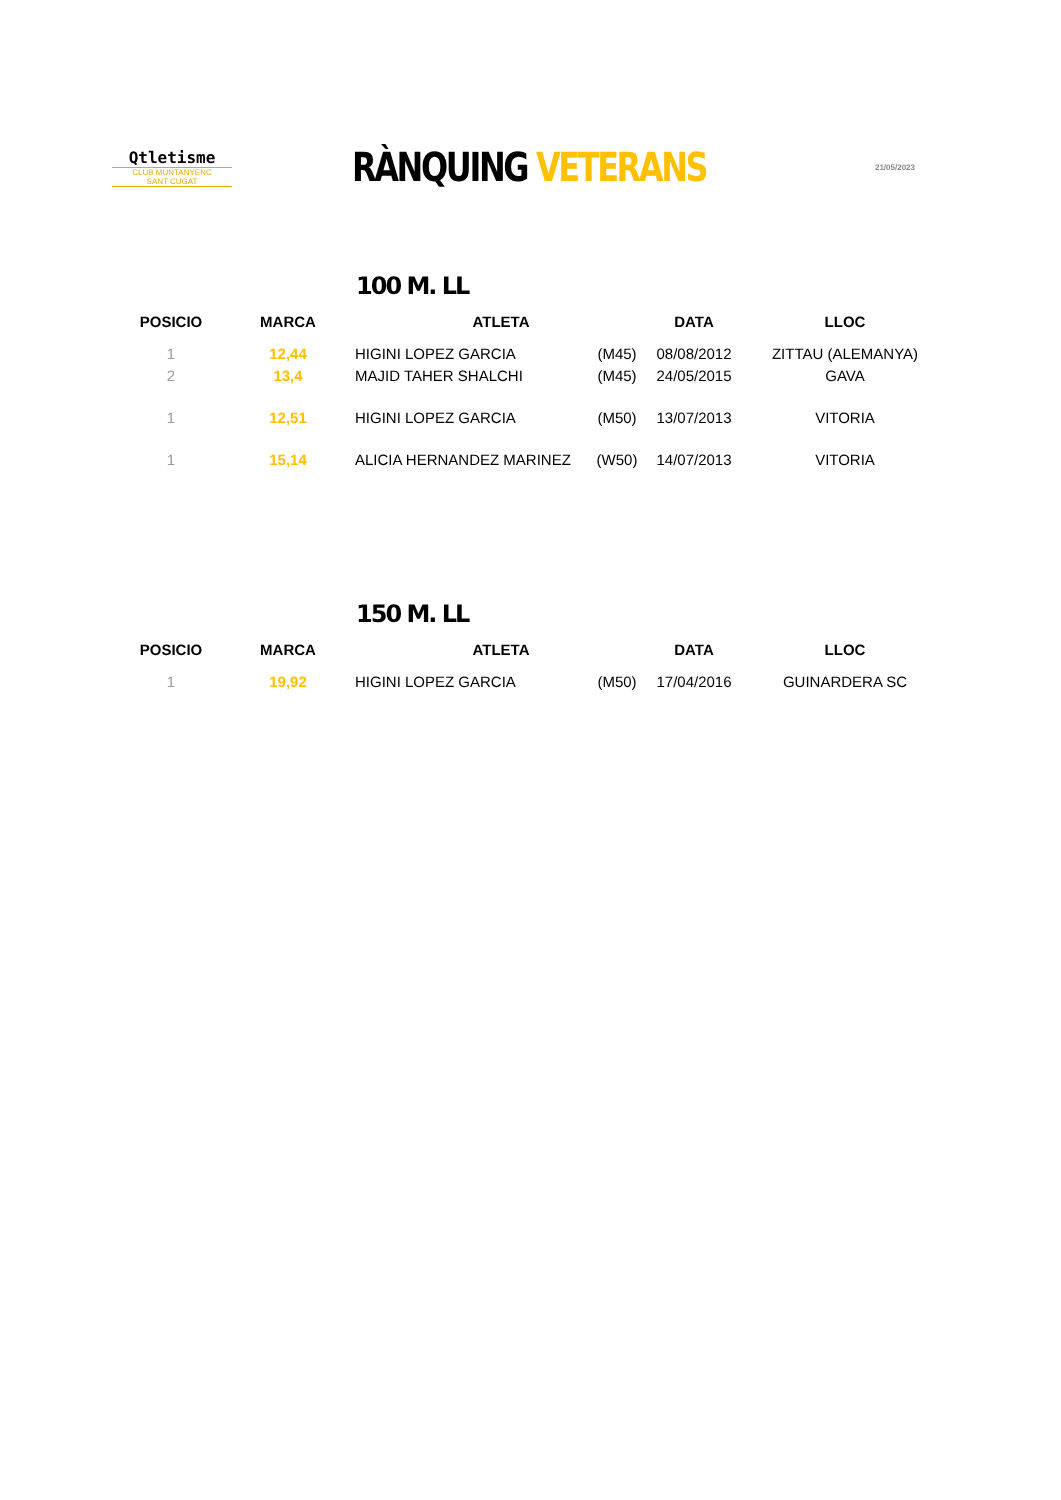Qtletisme
CLUB MUNTANYENC
SANT CUGAT
RÀNQUING VETERANS
21/05/2023
100 M. LL
| POSICIO | MARCA | ATLETA | | DATA | LLOC |
| --- | --- | --- | --- | --- | --- |
| 1 | 12,44 | HIGINI LOPEZ GARCIA | (M45) | 08/08/2012 | ZITTAU (ALEMANYA) |
| 2 | 13,4 | MAJID TAHER SHALCHI | (M45) | 24/05/2015 | GAVA |
| 1 | 12,51 | HIGINI LOPEZ GARCIA | (M50) | 13/07/2013 | VITORIA |
| 1 | 15,14 | ALICIA HERNANDEZ MARINEZ | (W50) | 14/07/2013 | VITORIA |
150 M. LL
| POSICIO | MARCA | ATLETA | | DATA | LLOC |
| --- | --- | --- | --- | --- | --- |
| 1 | 19,92 | HIGINI LOPEZ GARCIA | (M50) | 17/04/2016 | GUINARDERA SC |